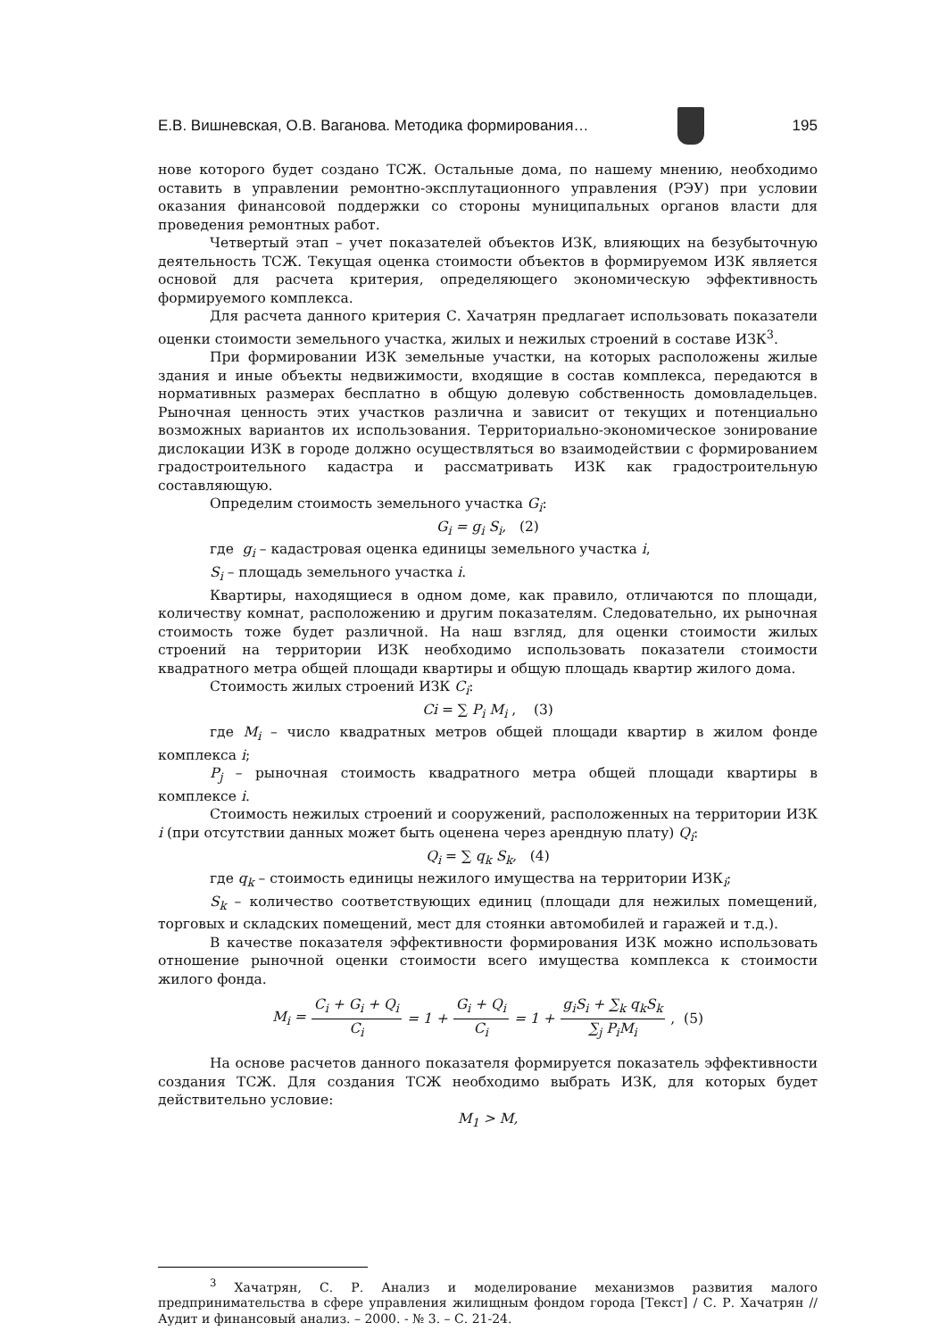Е.В. Вишневская, О.В. Ваганова. Методика формирования…
195
нове которого будет создано ТСЖ. Остальные дома, по нашему мнению, необходимо оставить в управлении ремонтно-эксплутационного управления (РЭУ) при условии оказания финансовой поддержки со стороны муниципальных органов власти для проведения ремонтных работ.
Четвертый этап – учет показателей объектов ИЗК, влияющих на безубыточную деятельность ТСЖ. Текущая оценка стоимости объектов в формируемом ИЗК является основой для расчета критерия, определяющего экономическую эффективность формируемого комплекса.
Для расчета данного критерия С. Хачатрян предлагает использовать показатели оценки стоимости земельного участка, жилых и нежилых строений в составе ИЗК<sup>3</sup>.
При формировании ИЗК земельные участки, на которых расположены жилые здания и иные объекты недвижимости, входящие в состав комплекса, передаются в нормативных размерах бесплатно в общую долевую собственность домовладельцев. Рыночная ценность этих участков различна и зависит от текущих и потенциально возможных вариантов их использования. Территориально-экономическое зонирование дислокации ИЗК в городе должно осуществляться во взаимодействии с формированием градостроительного кадастра и рассматривать ИЗК как градостроительную составляющую.
Определим стоимость земельного участка G<sub>i</sub>:
G<sub>i</sub> = g<sub>i</sub> S<sub>i</sub>, (2)
где g<sub>i</sub> – кадастровая оценка единицы земельного участка i,
S<sub>i</sub> – площадь земельного участка i.
Квартиры, находящиеся в одном доме, как правило, отличаются по площади, количеству комнат, расположению и другим показателям. Следовательно, их рыночная стоимость тоже будет различной. На наш взгляд, для оценки стоимости жилых строений на территории ИЗК необходимо использовать показатели стоимости квадратного метра общей площади квартиры и общую площадь квартир жилого дома.
Стоимость жилых строений ИЗК C<sub>i</sub>:
Ci = ∑ P<sub>i</sub> M<sub>i</sub> , (3)
где M<sub>i</sub> – число квадратных метров общей площади квартир в жилом фонде комплекса i;
P<sub>j</sub> – рыночная стоимость квадратного метра общей площади квартиры в комплексе i.
Стоимость нежилых строений и сооружений, расположенных на территории ИЗК i (при отсутствии данных может быть оценена через арендную плату) Q<sub>i</sub>:
Q<sub>i</sub> = ∑ q<sub>k</sub> S<sub>k</sub>, (4)
где q<sub>k</sub> – стоимость единицы нежилого имущества на территории ИЗК<sub>i</sub>;
S<sub>k</sub> – количество соответствующих единиц (площади для нежилых помещений, торговых и складских помещений, мест для стоянки автомобилей и гаражей и т.д.).
В качестве показателя эффективности формирования ИЗК можно использовать отношение рыночной оценки стоимости всего имущества комплекса к стоимости жилого фонда.
M<sub>i</sub> = C<sub>i</sub> + G<sub>i</sub> + Q<sub>i</sub> C<sub>i</sub> = 1 + G<sub>i</sub> + Q<sub>i</sub> C<sub>i</sub> = 1 + g<sub>i</sub>S<sub>i</sub> + ∑<sub>k</sub> q<sub>k</sub>S<sub>k</sub> ∑<sub>j</sub> P<sub>i</sub>M<sub>i</sub>, (5)
На основе расчетов данного показателя формируется показатель эффективности создания ТСЖ. Для создания ТСЖ необходимо выбрать ИЗК, для которых будет действительно условие:
M<sub>1</sub> > M,
<sup>3</sup> Хачатрян, С. Р. Анализ и моделирование механизмов развития малого предпринимательства в сфере управления жилищным фондом города [Текст] / С. Р. Хачатрян // Аудит и финансовый анализ. – 2000. - № 3. – С. 21-24.